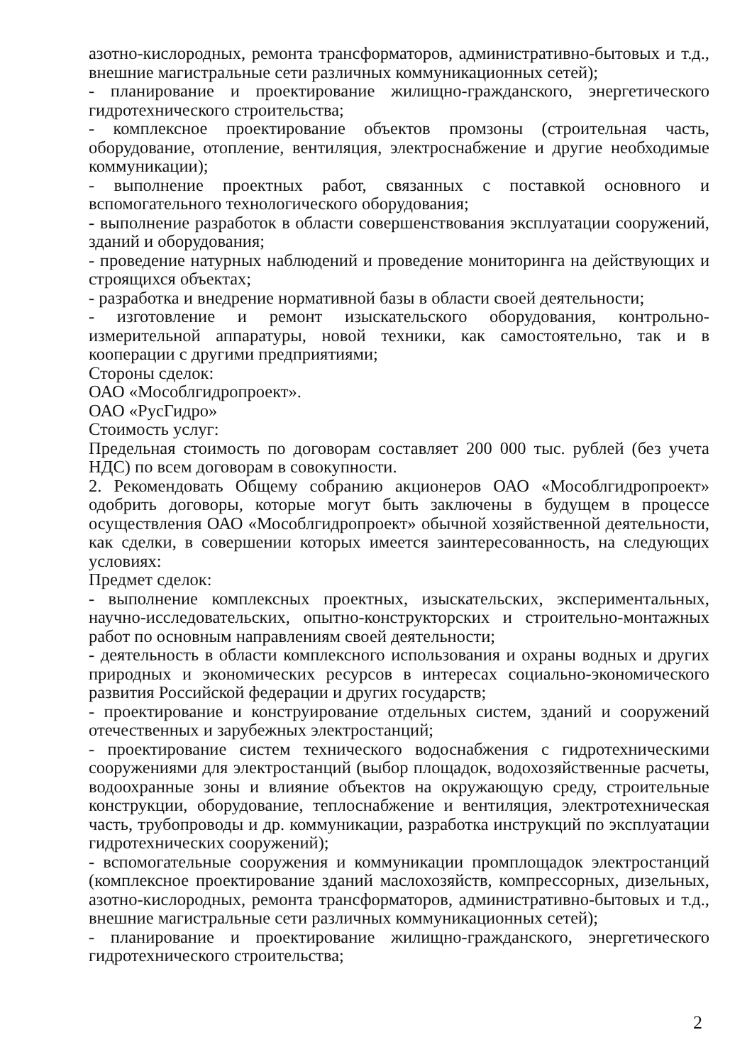азотно-кислородных, ремонта трансформаторов, административно-бытовых и т.д., внешние магистральные сети различных коммуникационных сетей);
- планирование и проектирование жилищно-гражданского, энергетического гидротехнического строительства;
- комплексное проектирование объектов промзоны (строительная часть, оборудование, отопление, вентиляция, электроснабжение и другие необходимые коммуникации);
- выполнение проектных работ, связанных с поставкой основного и вспомогательного технологического оборудования;
- выполнение разработок в области совершенствования эксплуатации сооружений, зданий и оборудования;
- проведение натурных наблюдений и проведение мониторинга на действующих и строящихся объектах;
- разработка и внедрение нормативной базы в области своей деятельности;
- изготовление и ремонт изыскательского оборудования, контрольно-измерительной аппаратуры, новой техники, как самостоятельно, так и в кооперации с другими предприятиями;
Стороны сделок:
ОАО «Мособлгидропроект».
ОАО «РусГидро»
Стоимость услуг:
Предельная стоимость по договорам составляет 200 000 тыс. рублей (без учета НДС) по всем договорам в совокупности.
2. Рекомендовать Общему собранию акционеров ОАО «Мособлгидропроект» одобрить договоры, которые могут быть заключены в будущем в процессе осуществления ОАО «Мособлгидропроект» обычной хозяйственной деятельности, как сделки, в совершении которых имеется заинтересованность, на следующих условиях:
Предмет сделок:
- выполнение комплексных проектных, изыскательских, экспериментальных, научно-исследовательских, опытно-конструкторских и строительно-монтажных работ по основным направлениям своей деятельности;
- деятельность в области комплексного использования и охраны водных и других природных и экономических ресурсов в интересах социально-экономического развития Российской федерации и других государств;
- проектирование и конструирование отдельных систем, зданий и сооружений отечественных и зарубежных электростанций;
- проектирование систем технического водоснабжения с гидротехническими сооружениями для электростанций (выбор площадок, водохозяйственные расчеты, водоохранные зоны и влияние объектов на окружающую среду, строительные конструкции, оборудование, теплоснабжение и вентиляция, электротехническая часть, трубопроводы и др. коммуникации, разработка инструкций по эксплуатации гидротехнических сооружений);
- вспомогательные сооружения и коммуникации промплощадок электростанций (комплексное проектирование зданий маслохозяйств, компрессорных, дизельных, азотно-кислородных, ремонта трансформаторов, административно-бытовых и т.д., внешние магистральные сети различных коммуникационных сетей);
- планирование и проектирование жилищно-гражданского, энергетического гидротехнического строительства;
2